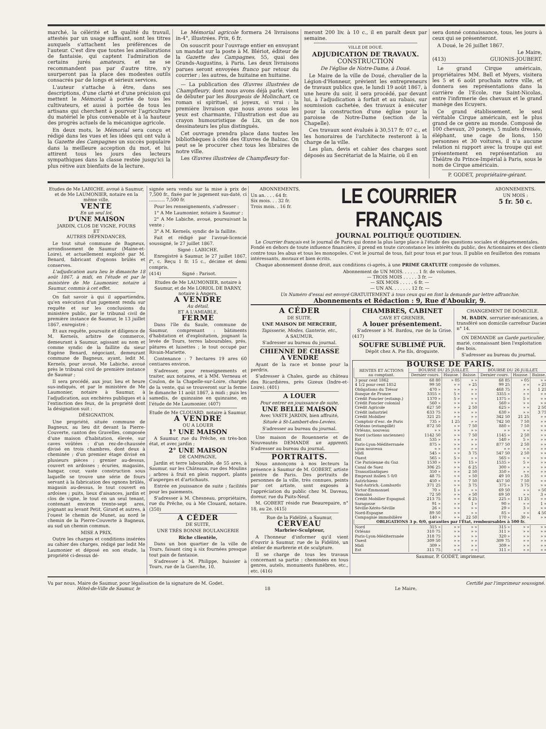marché, la célérité et la qualité du travail, attestés par un usage suffisant, sont les titres auxquels s'attachent les préférences de l'auteur. C'est dire que toutes les améliorations de fantaisie, qui captent l'admiration de certains jurés amateurs, et ne se recommandent pas par d'autre titre, n'y usurperont pas la place des modestes outils consacrés par de longs et sérieux services.
L'auteur s'attache à être, dans ses descriptions, d'une clarté et d'une précision qui mettent le Mémorial à portée de tous les cultivateurs, et aussi à portée de tous les artisans qui cherchent à pourvoir l'agriculture du matériel le plus convenable et à la hauteur des progrès actuels de la mécanique agricole.
En deux mots, le Mémorial sera conçu et rédigé dans les vues et les idées qui ont valu à la Gazette des Campagnes un succès populaire dans la meilleure acception du mot, et lui attirent tous les jours des lecteurs sympathiques dans la classe restée jusqu'ici la plus rétive aux bienfaits de la lecture.
Le Mémorial agricole formera 24 livraisons in-4°, illustrées. Prix, 6 fr.
On souscrit pour l'ouvrage entier en envoyant un mandat sur la poste à M. Blériot, éditeur de la Gazette des Campagnes, 55, quai des Grands-Augustins, à Paris. Les deux livraisons parues seront envoyées franco par retour du courrier ; les autres, de huitaine en huitaine.
— La publication des Œuvres illustrées de Champfleury, dont nous avons déjà parlé, vient de débuter par les Bourgeois de Molinchart, ce roman si spirituel, si joyeux, si vrai : la première livraison que nous avons sous les yeux est charmante, l'illustration est due au crayon humouristique de Lix, un de nos dessinateurs les plus distingués.
Cet ouvrage prendra place dans toutes les bibliothèques à côté des Œuvres de Balzac. On peut se le procurer chez tous les libraires de notre ville.
Les Œuvres illustrées de Champfleury for-
meront 200 liv. à 10 c., il en paraît deux par semaine.
VILLE DE DOUÉ.
ADJUDICATION DE TRAVAUX.
CONSTRUCTION
De l'église de Notre-Dame, à Doué.
Le Maire de la ville de Doué, chevalier de la Légion-d'Honneur, prévient les entrepreneurs de travaux publics que, le lundi 19 août 1867, à une heure du soir, il sera procédé, par devant lui, à l'adjudication à forfait et au rabais, sur soumission cachetée, des travaux à exécuter pour la construction d'une église pour la paroisse de Notre-Dame (section de la Chapelle).
Ces travaux sont évalués à 30,517 fr. 07 c., et les honoraires de l'architecte resteront à la charge de la ville.
Les plan, devis et cahier des charges sont déposés au Secrétariat de la Mairie, où il en
sera donné connaissance, tous, les jours à ceux qui se présenteront.
A Doué, le 26 juillet 1867.
Le Maire,
(413) GUIONIS-JOUBERT.
Le grand Cirque américain, propriétaires MM. Bell et Myers, visitera les 5 et 6 août prochain notre ville, et donnera ses représentations dans la carrière de l'Ecole, rue Saint-Nicolas, entre l'infirmerie des chevaux et le grand manège des Ecuyers.
Ce grand établissement, le seul véritable Cirque américain, est le plus grand de ce genre au monde. Composé de 100 chevaux, 20 poneys, 5 mulets dressés, éléphant, une cage de lions, 150 personnes et 30 voitures, il n'a aucune relation ni rapport avec la troupe qui est présentement en représentation au Théâtre du Prince-Impérial à Paris, sous le nom de Cirque américain.
P. GODET, propriétaire-gérant.
Etudes de Me LABICHE, avoué à Saumur, et de Me LAUMONIER, notaire en la même ville.
VENTE
En un seul lot,
D'UNE MAISON
JARDIN, CLOS DE VIGNE, FOURS
ET
AUTRES DÉPENDANCES,
Le tout situé commune de Bagneux, arrondissement de Saumur (Maine-et-Loire), et actuellement exploité par M. Benard, fabricant d'ognons brûlés et conserves.
L'adjudication aura lieu le dimanche 18 août 1867, à midi, en l'étude et par le ministère de Me Laumonier, notaire à Saumur, commis à cet effet.
On fait savoir à qui il appartiendra, qu'en exécution d'un jugement rendu sur requête et sur les conclusions du ministère public, par le tribunal civil de première instance de Saumur, le 13 juillet 1867, enregistré ;
Et aux requête, poursuite et diligence de M. Kerneïs, arbitre de commerce, demeurant à Saumur, agissant au nom et comme syndic de la faillite du sieur Eugène Benard, négociant, demeurant commune de Bagneux, ayant, ledit M. Kerneïs, pour avoué, Me Labiche, avoué près le tribunal civil de première instance de Saumur ;
Il sera procédé, aux jour, lieu et heure sus-indiqués, et par le ministère de Me Laumonier, notaire à Saumur, à l'adjudication, aux enchères publiques et à l'extinction des feux, de la propriété dont la désignation suit :
DÉSIGNATION.
Une propriété, située commune de Bagneux, au lieu dit devant la Pierre-Couverte, canton des Gravelles, composée d'une maison d'habitation, élevée, sur caves voûtées : d'un rez-de-chaussée divisé en trois chambres, dont deux à cheminée ; d'un premier étage divisé en plusieurs pièces ; grenier au-dessus, couvert en ardoises ; écuries, magasins, hangar, cour, vaste construction sous laquelle se trouve une série de fours servant à la fabrication des ognons brûlés, magasin au-dessus, le tout couvert en ardoises ; puits, lieux d'aisances, jardin et clos de vigne, le tout en un seul tenant, contenant environ trente-sept ares, joignant au levant Petit, Girard et autres, à l'ouest le chemin de Munet, au nord le chemin de la Pierre-Couverte à Bagneux, au sud un chemin commun.
MISE A PRIX.
Outre les charges et conditions insérées au cahier des charges, rédigé par ledit Me Laumonier et déposé en son étude, la propriété ci-dessus dé-
signée sera vendu sur la mise à prix de 7,500 fr., fixée par le jugement sus-daté, ci ........... 7,500 fr.
Pour les renseignements, s'adresser :
1° A Me Laumonier, notaire à Saumur ;
2° A Me Labiche, avoué, poursuivant la vente ;
3° A M. Kerneïs, syndic de la faillite.
Fait et rédigé par l'avoué-licencié soussigné, le 27 juillet 1867.
Signé : LABICHE.
Enregistré à Saumur, le 27 juillet 1867, f°, c. Reçu 1 fr. 15 c., décime et demi compris.
(414) Signé : Parisot.
Etudes de Me LAUMONIER, notaire à Saumur, et de Me LORIOL DE BARNY, notaire à Angers.
A VENDRE
Au détail,
ET A L'AMIABLE,
FERME
Dans l'île du Saule, commune de Saumur, comprenant : bâtiments d'habitation et d'exploitation, joignant la levée de Tours, terres labourables, prés, pâtures et luisettes ; le tout occupé par Rivain-Mariette.
Contenance : 7 hectares 19 ares 60 centiares environ.
S'adresser, pour renseignements et traiter, aux notaires, et à MM. Verneau et Coulon, de la Chapelle-sur-Loire, chargés de la vente, qui se trouveront sur la ferme le dimanche 11 août 1867, à midi ; puis les samedis, de quinzaine en quinzaine, en l'étude de Me Laumonier. (407)
Etude de Me CLOUARD, notaire à Saumur.
A VENDRE
OU A LOUER
1° UNE MAISON
A Saumur, rue du Prêche, en très-bon état, et avec jardin ;
2° UNE MAISON
DE CAMPAGNE,
Jardin et terre labourable, de 55 ares, à Saumur, sur les Châteaux, rue des Moulins ; arbres à fruit en plein rapport, plants d'asperges et d'artichauts.
Entrée en jouissance de suite ; facilités pour les paiements.
S'adresser à M. Chesneau, propriétaire, rue du Prêche, ou à Me Clouard, notaire. (350)
A CÉDER
DE SUITE,
UNE TRÈS BONNE BOULANGERIE
Riche clientèle,
Dans un bon quartier de la ville de Tours, faisant cinq à six fournées presque tout pain de fantaisie.
S'adresser à M. Philippe, huissier à Tours, rue de la Guerche, 10.
ABONNEMENTS.
Un an. . . . 64 fr.
Six mois. . . 32 fr.
Trois mois. . 16 fr.
LE COURRIER FRANÇAIS
JOURNAL POLITIQUE QUOTIDIEN.
ABONNEMENTS.
UN MOIS :
5 fr. 50 c.
Le Courrier français est le journal de Paris qui donne la plus large place à l'étude des questions sociales et départementales. Fondé en dehors de toute influence financière, il prend en toute circonstance les intérêts du public, des Actionnaires et des clients contre tous les abus et tous les monopoles. C'est le journal de tous, fait pour tous et par tous. Il publie en feuilleton des romans intéressants, moraux et bien écrits.
Chaque abonnement donne droit, aux conditions ci-après, à une PRIME GRATUITE composée de volumes.
Abonnement de UN MOIS. . . . . . 1 fr. de volumes.
— TROIS MOIS . . . . . 3 fr. —
— SIX MOIS . . . . . 6 fr. —
— UN AN. . . . . . . 12 fr. —
Un Numéro d'essai est envoyé GRATUITEMENT à tous ceux qui en font la demande par lettre affranchie.
Abonnements et Rédaction : 9, Rue d'Aboukir, 9.
A CÉDER
DE SUITE,
UNE MAISON DE MERCERIE,
Tapisserie, Modes, Ganterie, etc.,
A SAUMUR.
S'adresser au bureau du journal.
CHIENNE DE CHASSE
A VENDRE
Ayant de la race et bonne pour la perdrix.
S'adresser à Chales, garde au château des Ricardières, près Gizeux (Indre-et-Loire). (401)
A LOUER
Pour entrer en jouissance de suite,
UNE BELLE MAISON
Avec VASTE JARDIN, bien affruité,
Située à St-Lambert-des-Levées.
S'adresser au bureau du journal.
Une maison de Rouennerie et de Nouveautés DEMANDE un apprenti. S'adresser au bureau du journal.
PORTRAITS.
Nous annonçons à nos lecteurs la présence à Saumur de M. GOBERT, artiste peintre de Paris. Des portraits de personnes de la ville, très connues, peints par cet artiste, sont exposés à l'appréciation du public chez M. Daveau, doreur, rue du Puits-Neuf.
M. GOBERT réside rue Beaurepaire, n° 18, au 2e. (415)
Rue de la Fidélité, a Saumur,
CERVEAU
Marbrier-Sculpteur,
A l'honneur d'informer qu'il vient d'ouvrir à Saumur, rue de la Fidélité, un atelier de marbrerie et de sculpture.
Il se charge de tous les travaux concernant sa partie : cheminées en tous genres, autels, monuments funèbres, etc., etc. (416)
CHAMBRES, CABINET
CAVE ET GRENIER,
A louer présentement.
S'adresser à M. Bardou, rue de la Grise. (417)
SOUFRE SUBLIMÉ PUR.
Dépôt chez A. Pie fils, droguiste.
CHANGEMENT DE DOMICILE.
M. BADIN, serrurier-mécanicien, a transféré son domicile carrefour Dacier, n° 14.
ON DEMANDE un Garde particulier, marié, connaissant bien l'exploitation des bois.
S'adresser au bureau du journal.
BOURSE DE PARIS.
| RENTES ET ACTIONS au comptant. | BOURSE DU 25 JUILLET. | | | BOURSE DU 26 JUILLET. | | |
| --- | --- | --- | --- | --- | --- | --- |
| | Dernier cours. | Hausse. | Baisse. | Dernier cours. | Hausse. | Baisse. |
| 3 pour cent 1862 | 68 80 | » 05 | » » | 68 85 | » 05 | » » |
| 4 1/2 pour cent 1852 | 99 50 | » » | » 25 | 99 25 | » » | » 25 |
| Obligations du Trésor | 470 » | » » | » » | 468 75 | » » | 1 25 |
| Banque de France | 3355 » | 5 » | » » | 3355 » | » » | » » |
| Crédit Foncier (estamp.) | 1370 » | 5 » | » » | 1375 » | 5 » | » » |
| Crédit Foncier colonial | 560 » | » » | » » | 560 » | » » | » » |
| Crédit Agricole | 627 50 | » » | 2 50 | 625 » | » » | 2 50 |
| Crédit industriel | 633 75 | » » | » » | 630 » | » » | 3 75 |
| Crédit Mobilier | 321 25 | » » | » » | 342 50 | 21 25 | » » |
| Comptoir d'esc. de Paris | 735 » | 1 25 | » » | 742 50 | 7 50 | » » |
| Orléans (estampillé) | 872 50 | » » | 7 50 | 880 » | 7 50 | » » |
| Orléans, nouveau | » » | » » | » » | » » | » » | » » |
| Nord (actions anciennes) | 1142 50 | » » | 7 50 | 1145 » | 2 50 | » » |
| Est | 535 » | » » | » » | 540 » | 5 » | » » |
| Paris-Lyon-Méditerranée | 875 » | » » | » » | 877 50 | 2 50 | » » |
| Lyon nouveau | » » | » » | » » | » » | » » | » » |
| Midi | 545 » | » » | 3 75 | 547 50 | 2 50 | » » |
| Ouest | 565 » | 5 » | » » | 565 » | » » | » » |
| Cie Parisienne du Gaz | 1530 » | » » | 15 » | 1535 » | 5 » | » » |
| Canal de Suez | 306 25 | » » | 6 25 | 300 » | » » | » » |
| Transatlantiques | 350 » | » » | 2 50 | 350 » | » » | » » |
| Emprunt italien 5 0/0 | 48 75 | » » | » 50 | 49 10 | » 35 | » » |
| Autrichiens | 450 » | » » | 7 50 | 457 50 | 7 50 | » » |
| Sud-Autrich.-Lombards | 371 25 | » » | 3 75 | 375 » | 3 75 | » » |
| Victor-Emmanuel | 70 » | 1 » | » » | 69 50 | » » | » 50 |
| Romains | 72 50 | » » | » 50 | 69 50 | » » | 3 » |
| Crédit Mobilier Espagnol | 213 75 | » » | 6 25 | 225 » | 11 25 | » » |
| Saragosse | 91 » | » » | 1 » | 90 » | » » | 1 » |
| Séville-Xérès-Séville | 26 » | » » | » » | 29 » | 3 » | » » |
| Nord-Espagne | 89 50 | » » | » » | 85 » | » » | 4 50 |
| Compagnie immobilière | 140 » | » » | 22 50 | 170 » | 30 » | » » |
| OBLIGATIONS 3 p. 0/0, garanties par l'État, remboursables à 500 fr. | | | | | | |
| Nord | 315 » | » » | » » | 315 » | » » | » » |
| Orléans | 310 75 | » » | » » | 311 » | » » | » » |
| Paris-Lyon-Méditerranée | 318 75 | » » | » » | 320 » | » » | » » |
| Ouest | 309 50 | » » | » » | 309 75 | » » | » » |
| Midi | 309 » | » » | » » | 309 » | » » | » » |
| Est | 311 75 | » » | » » | 311 » | » » | » » |
Saumur, P. GODET, imprimeur.
Vu par nous, Maire de Saumur, pour légalisation de la signature de M. Godet. Certifié par l'imprimeur soussigné.
Hôtel-de-Ville de Saumur, le 18 Le Maire,